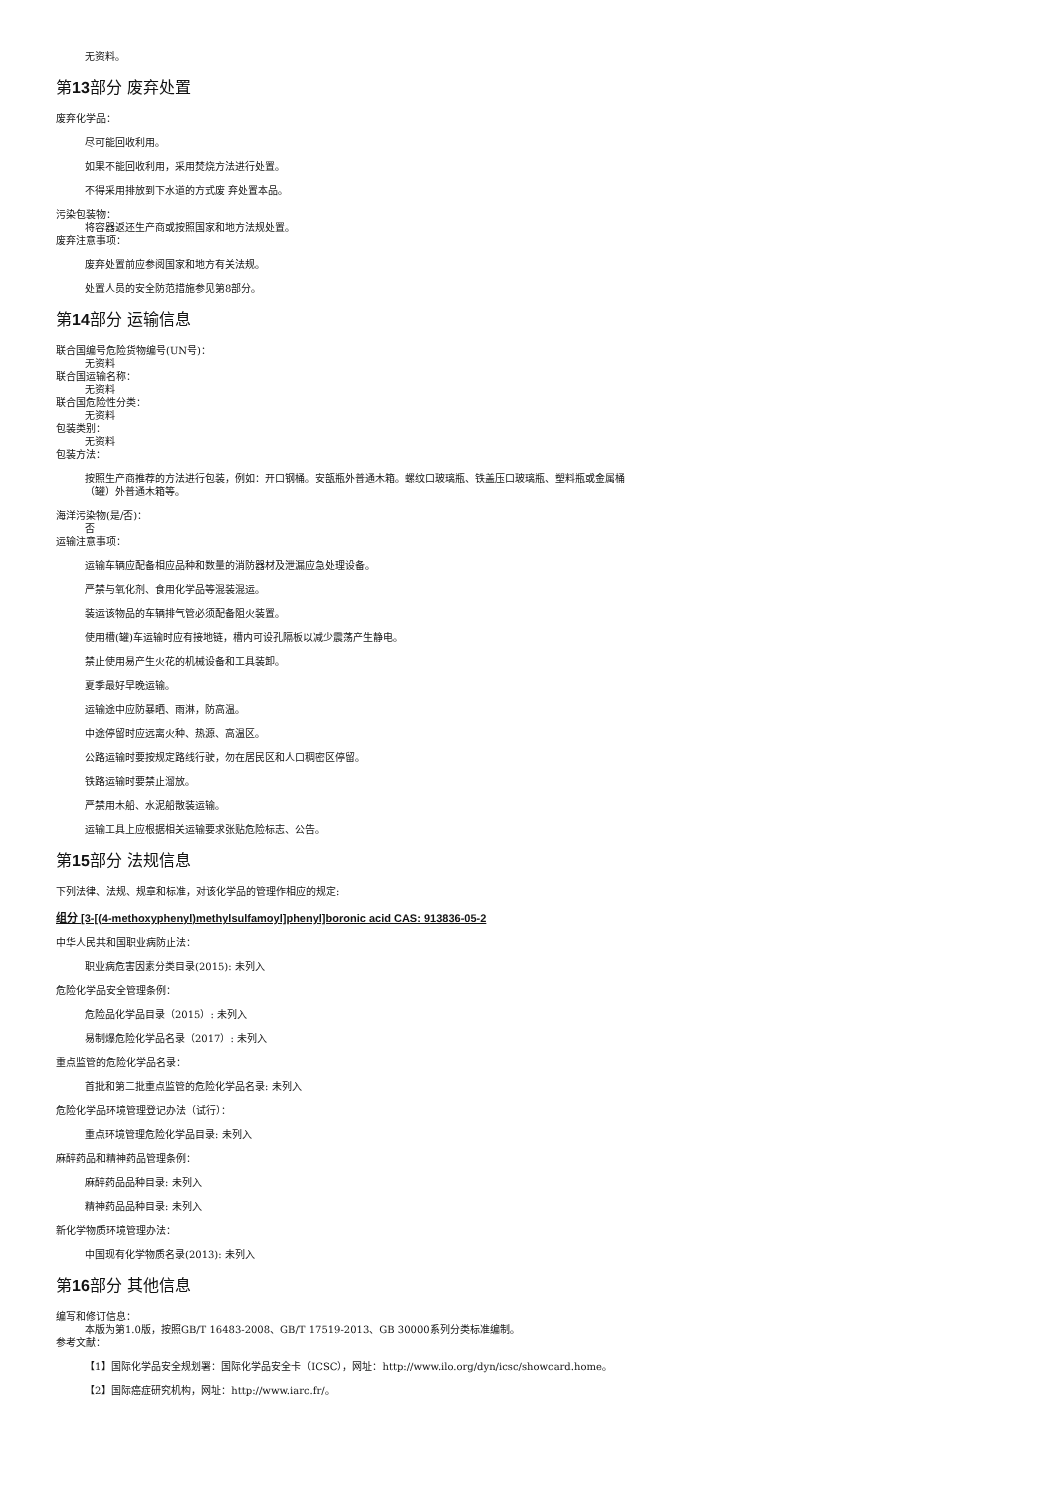无资料。
第13部分 废弃处置
废弃化学品：
尽可能回收利用。
如果不能回收利用，采用焚烧方法进行处置。
不得采用排放到下水道的方式废 弃处置本品。
污染包装物：
将容器返还生产商或按照国家和地方法规处置。
废弃注意事项：
废弃处置前应参阅国家和地方有关法规。
处置人员的安全防范措施参见第8部分。
第14部分 运输信息
联合国编号危险货物编号(UN号)：
无资料
联合国运输名称：
无资料
联合国危险性分类：
无资料
包装类别：
无资料
包装方法：
按照生产商推荐的方法进行包装，例如：开口钢桶。安瓿瓶外普通木箱。螺纹口玻璃瓶、铁盖压口玻璃瓶、塑料瓶或金属桶
（罐）外普通木箱等。
海洋污染物(是/否)：
否
运输注意事项：
运输车辆应配备相应品种和数量的消防器材及泄漏应急处理设备。
严禁与氧化剂、食用化学品等混装混运。
装运该物品的车辆排气管必须配备阻火装置。
使用槽(罐)车运输时应有接地链，槽内可设孔隔板以减少震荡产生静电。
禁止使用易产生火花的机械设备和工具装卸。
夏季最好早晚运输。
运输途中应防暴晒、雨淋，防高温。
中途停留时应远离火种、热源、高温区。
公路运输时要按规定路线行驶，勿在居民区和人口稠密区停留。
铁路运输时要禁止溜放。
严禁用木船、水泥船散装运输。
运输工具上应根据相关运输要求张贴危险标志、公告。
第15部分 法规信息
下列法律、法规、规章和标准，对该化学品的管理作相应的规定:
组分 [3-[(4-methoxyphenyl)methylsulfamoyl]phenyl]boronic acid CAS: 913836-05-2
中华人民共和国职业病防止法：
职业病危害因素分类目录(2015): 未列入
危险化学品安全管理条例：
危险品化学品目录（2015）: 未列入
易制爆危险化学品名录（2017）: 未列入
重点监管的危险化学品名录：
首批和第二批重点监管的危险化学品名录: 未列入
危险化学品环境管理登记办法（试行）：
重点环境管理危险化学品目录: 未列入
麻醉药品和精神药品管理条例：
麻醉药品品种目录: 未列入
精神药品品种目录: 未列入
新化学物质环境管理办法：
中国现有化学物质名录(2013): 未列入
第16部分 其他信息
编写和修订信息：
本版为第1.0版，按照GB/T 16483-2008、GB/T 17519-2013、GB 30000系列分类标准编制。
参考文献：
【1】国际化学品安全规划署：国际化学品安全卡（ICSC），网址：http://www.ilo.org/dyn/icsc/showcard.home。
【2】国际癌症研究机构，网址：http://www.iarc.fr/。